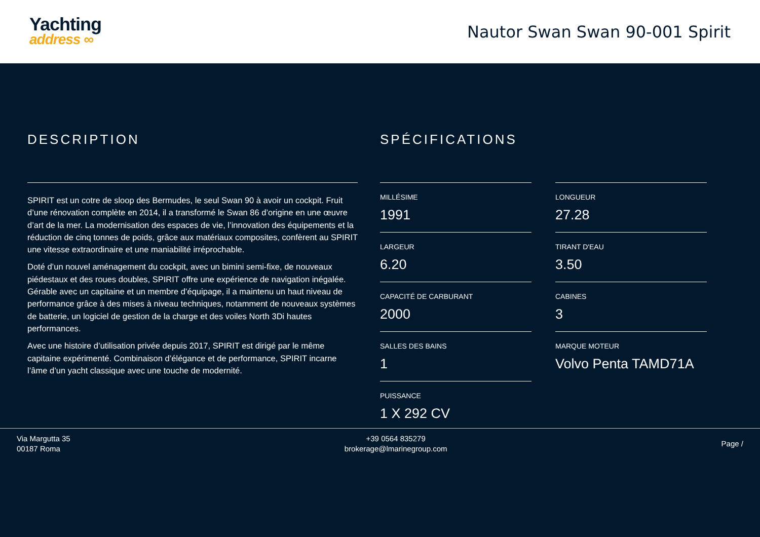Yachting
address ∞
Nautor Swan Swan 90-001 Spirit
DESCRIPTION
SPIRIT est un cotre de sloop des Bermudes, le seul Swan 90 à avoir un cockpit. Fruit d’une rénovation complète en 2014, il a transformé le Swan 86 d’origine en une œuvre d’art de la mer. La modernisation des espaces de vie, l’innovation des équipements et la réduction de cinq tonnes de poids, grâce aux matériaux composites, confèrent au SPIRIT une vitesse extraordinaire et une maniabilité irréprochable.
Doté d’un nouvel aménagement du cockpit, avec un bimini semi-fixe, de nouveaux piédestaux et des roues doubles, SPIRIT offre une expérience de navigation inégalée. Gérable avec un capitaine et un membre d’équipage, il a maintenu un haut niveau de performance grâce à des mises à niveau techniques, notamment de nouveaux systèmes de batterie, un logiciel de gestion de la charge et des voiles North 3Di hautes performances.
Avec une histoire d’utilisation privée depuis 2017, SPIRIT est dirigé par le même capitaine expérimenté. Combinaison d’élégance et de performance, SPIRIT incarne l’âme d’un yacht classique avec une touche de modernité.
SPÉCIFICATIONS
MILLÉSIME
1991
LONGUEUR
27.28
LARGEUR
6.20
TIRANT D'EAU
3.50
CAPACITÉ DE CARBURANT
2000
CABINES
3
SALLES DES BAINS
1
MARQUE MOTEUR
Volvo Penta TAMD71A
PUISSANCE
1 X 292 CV
Via Margutta 35
00187 Roma
+39 0564 835279
brokerage@lmarinegroup.com
Page /